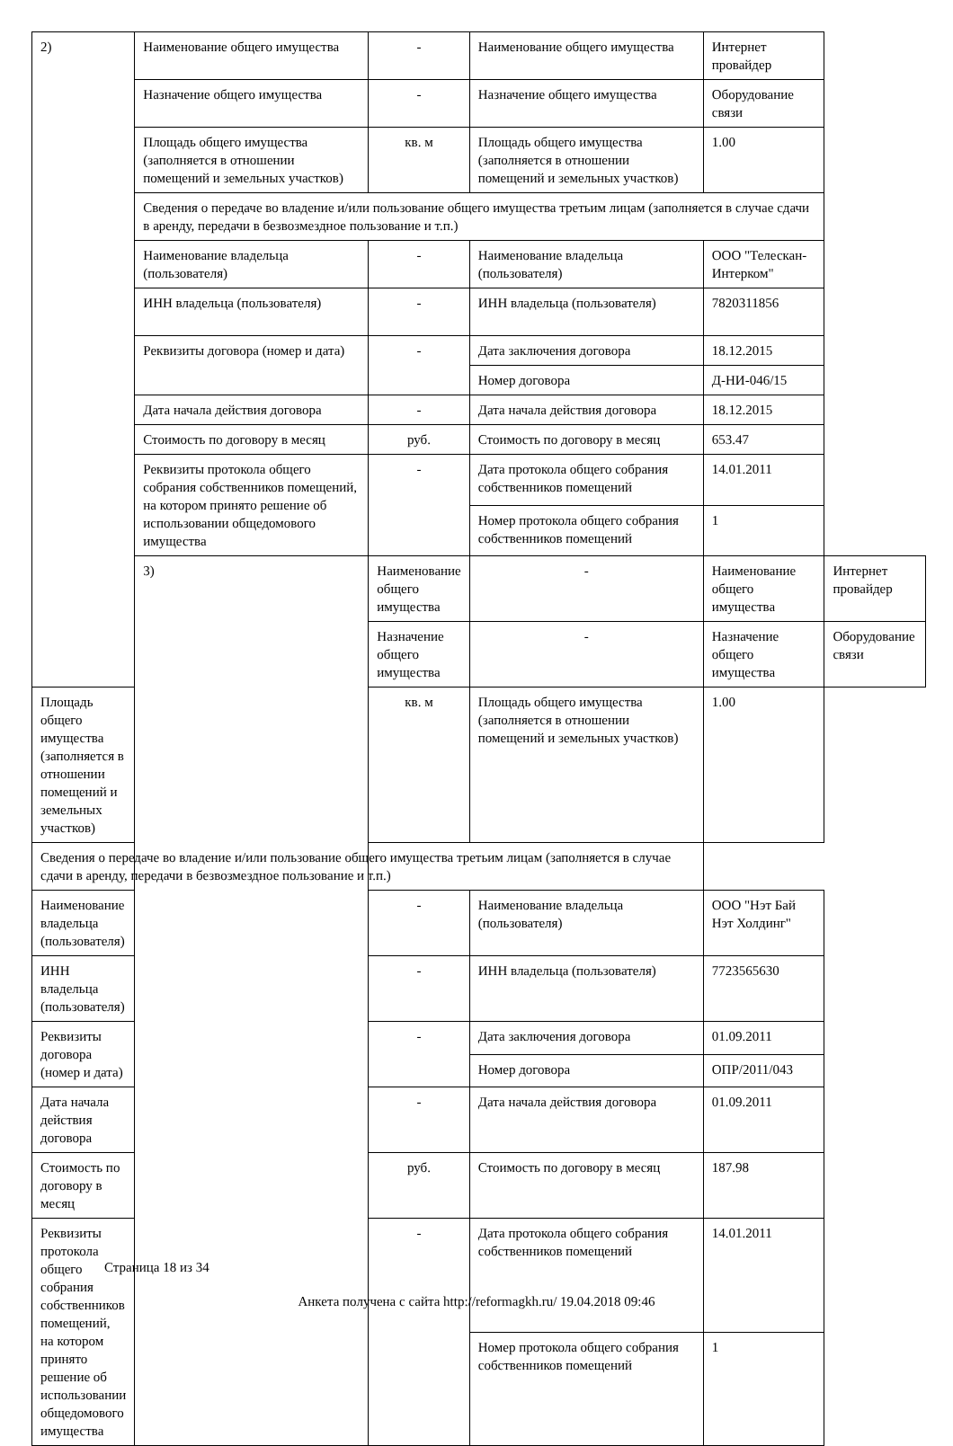| 2) | Наименование общего имущества | - | Наименование общего имущества | Интернет провайдер | |
| | Назначение общего имущества | - | Назначение общего имущества | Оборудование связи | |
| | Площадь общего имущества (заполняется в отношении помещений и земельных участков) | кв. м | Площадь общего имущества (заполняется в отношении помещений и земельных участков) | 1.00 | |
| | Сведения о передаче во владение и/или пользование общего имущества третьим лицам (заполняется в случае сдачи в аренду, передачи в безвозмездное пользование и т.п.) | | | | |
| | Наименование владельца (пользователя) | - | Наименование владельца (пользователя) | ООО "Телескан-Интерком" | |
| | ИНН владельца (пользователя) | - | ИНН владельца (пользователя) | 7820311856 | |
| | Реквизиты договора (номер и дата) | - | Дата заключения договора | 18.12.2015 | |
| | | | Номер договора | Д-НИ-046/15 | |
| | Дата начала действия договора | - | Дата начала действия договора | 18.12.2015 | |
| | Стоимость по договору в месяц | руб. | Стоимость по договору в месяц | 653.47 | |
| | Реквизиты протокола общего собрания собственников помещений, на котором принято решение об использовании общедомового имущества | - | Дата протокола общего собрания собственников помещений | 14.01.2011 | |
| | | | Номер протокола общего собрания собственников помещений | 1 | |
| | 3) | Наименование общего имущества | - | Наименование общего имущества | Интернет провайдер |
| | | Назначение общего имущества | - | Назначение общего имущества | Оборудование связи |
| Площадь общего имущества (заполняется в отношении помещений и земельных участков) | | кв. м | Площадь общего имущества (заполняется в отношении помещений и земельных участков) | 1.00 | |
| Сведения о передаче во владение и/или пользование общего имущества третьим лицам (заполняется в случае сдачи в аренду, передачи в безвозмездное пользование и т.п.) | | | | | |
| Наименование владельца (пользователя) | | - | Наименование владельца (пользователя) | ООО "Нэт Бай Нэт Холдинг" | |
| ИНН владельца (пользователя) | | - | ИНН владельца (пользователя) | 7723565630 | |
| Реквизиты договора (номер и дата) | | - | Дата заключения договора | 01.09.2011 | |
| | | | Номер договора | ОПР/2011/043 | |
| Дата начала действия договора | | - | Дата начала действия договора | 01.09.2011 | |
| Стоимость по договору в месяц | | руб. | Стоимость по договору в месяц | 187.98 | |
| Реквизиты протокола общего собрания собственников помещений, на котором принято решение об использовании общедомового имущества | | - | Дата протокола общего собрания собственников помещений | 14.01.2011 | |
| | | | Номер протокола общего собрания собственников помещений | 1 | |
Страница 18 из 34
Анкета получена с сайта http://reformagkh.ru/ 19.04.2018 09:46